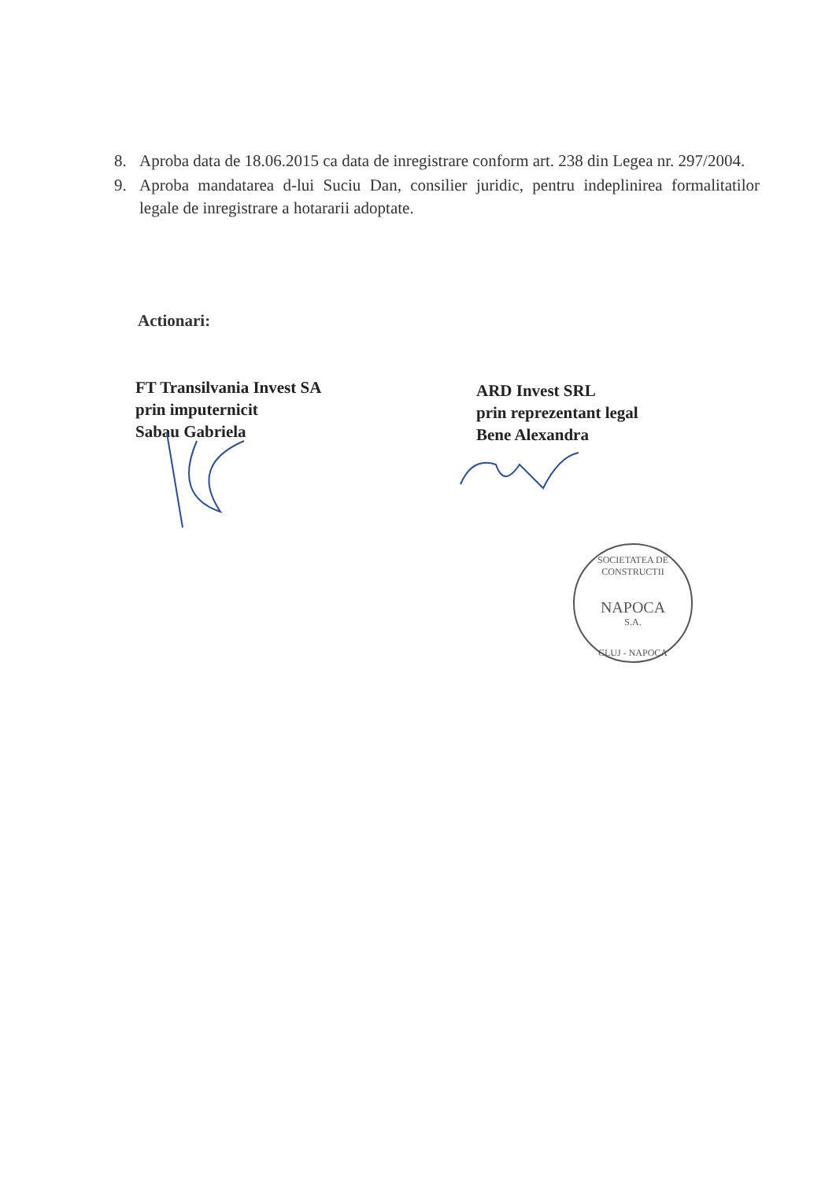8. Aproba data de 18.06.2015 ca data de inregistrare conform art. 238 din Legea nr. 297/2004.
9. Aproba mandatarea d-lui Suciu Dan, consilier juridic, pentru indeplinirea formalitatilor legale de inregistrare a hotararii adoptate.
Actionari:
FT Transilvania Invest SA
prin imputernicit
Sabau Gabriela
ARD Invest SRL
prin reprezentant legal
Bene Alexandra
SOCIETATEA DE CONSTRUCTII
NAPOCA
S.A.
CLUJ - NAPOCA